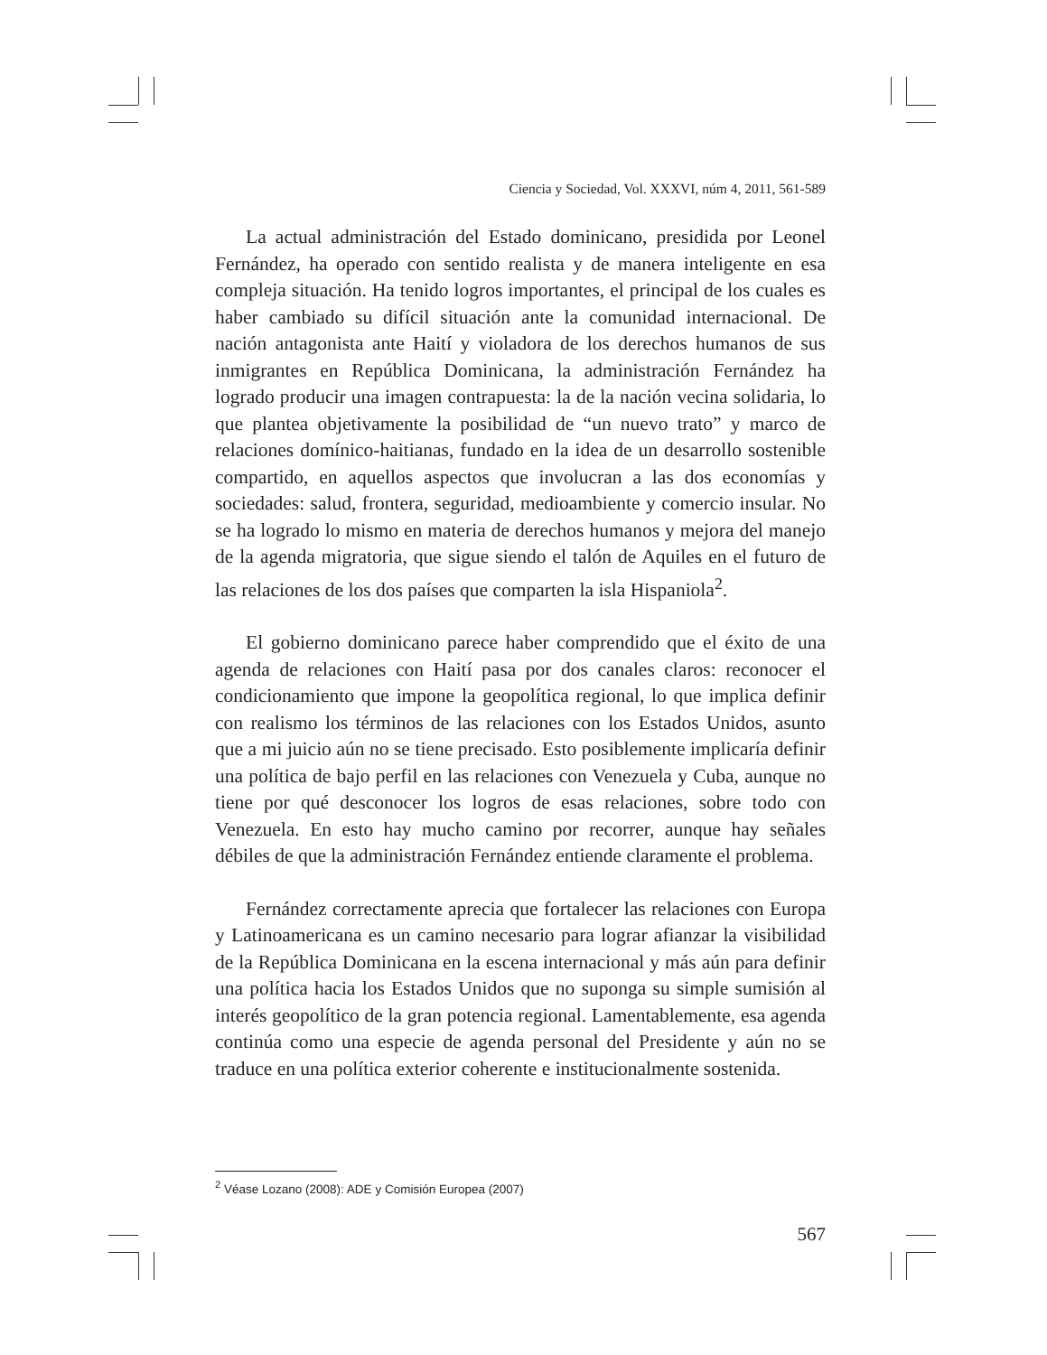Ciencia y Sociedad, Vol. XXXVI, núm 4, 2011, 561-589
La actual administración del Estado dominicano, presidida por Leonel Fernández, ha operado con sentido realista y de manera inteligente en esa compleja situación. Ha tenido logros importantes, el principal de los cuales es haber cambiado su difícil situación ante la comunidad internacional. De nación antagonista ante Haití y violadora de los derechos humanos de sus inmigrantes en República Dominicana, la administración Fernández ha logrado producir una imagen contrapuesta: la de la nación vecina solidaria, lo que plantea objetivamente la posibilidad de “un nuevo trato” y marco de relaciones domínico-haitianas, fundado en la idea de un desarrollo sostenible compartido, en aquellos aspectos que involucran a las dos economías y sociedades: salud, frontera, seguridad, medioambiente y comercio insular. No se ha logrado lo mismo en materia de derechos humanos y mejora del manejo de la agenda migratoria, que sigue siendo el talón de Aquiles en el futuro de las relaciones de los dos países que comparten la isla Hispaniola<sup>2</sup>.
El gobierno dominicano parece haber comprendido que el éxito de una agenda de relaciones con Haití pasa por dos canales claros: reconocer el condicionamiento que impone la geopolítica regional, lo que implica definir con realismo los términos de las relaciones con los Estados Unidos, asunto que a mi juicio aún no se tiene precisado. Esto posiblemente implicaría definir una política de bajo perfil en las relaciones con Venezuela y Cuba, aunque no tiene por qué desconocer los logros de esas relaciones, sobre todo con Venezuela. En esto hay mucho camino por recorrer, aunque hay señales débiles de que la administración Fernández entiende claramente el problema.
Fernández correctamente aprecia que fortalecer las relaciones con Europa y Latinoamericana es un camino necesario para lograr afianzar la visibilidad de la República Dominicana en la escena internacional y más aún para definir una política hacia los Estados Unidos que no suponga su simple sumisión al interés geopolítico de la gran potencia regional. Lamentablemente, esa agenda continúa como una especie de agenda personal del Presidente y aún no se traduce en una política exterior coherente e institucionalmente sostenida.
<sup>2</sup> Véase Lozano (2008): ADE y Comisión Europea (2007)
567